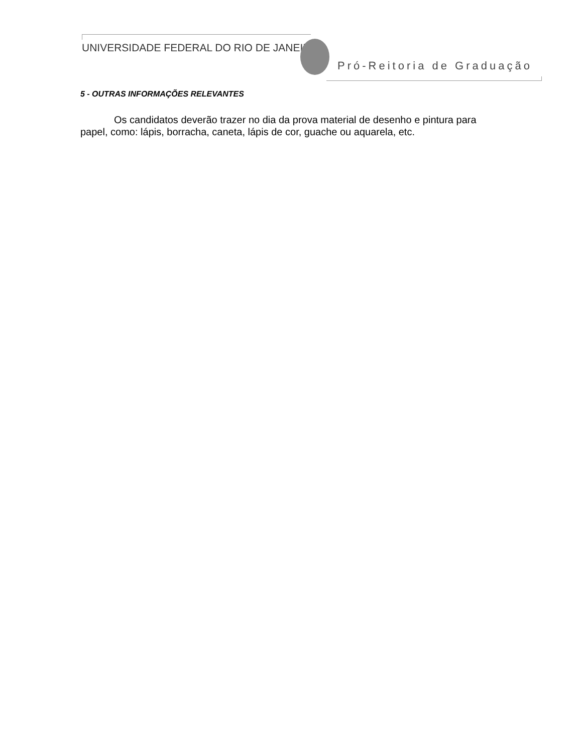UNIVERSIDADE FEDERAL DO RIO DE JANEIRO
Pró-Reitoria de Graduação
5 - OUTRAS INFORMAÇÕES RELEVANTES
Os candidatos deverão trazer no dia da prova material de desenho e pintura para papel, como: lápis, borracha, caneta, lápis de cor, guache ou aquarela, etc.